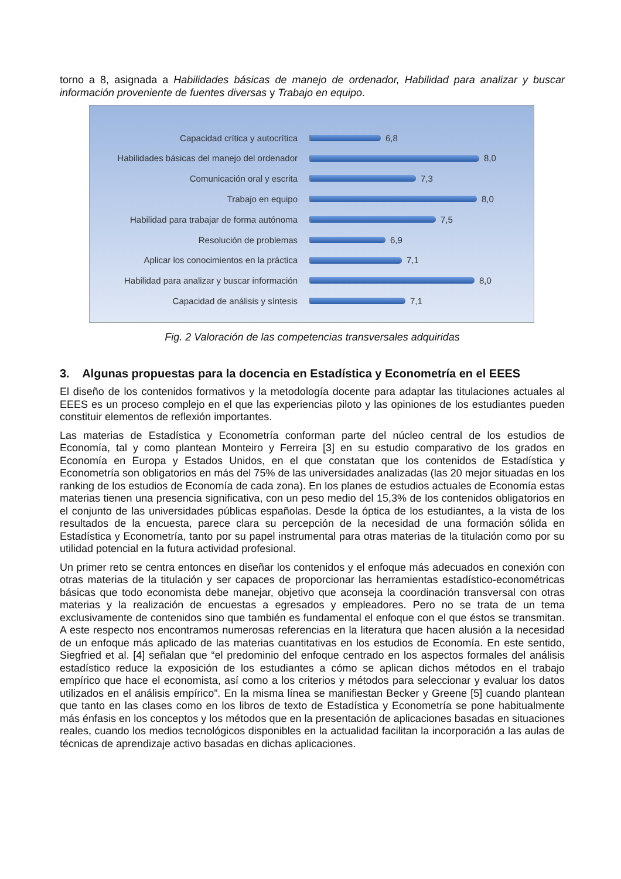torno a 8, asignada a Habilidades básicas de manejo de ordenador, Habilidad para analizar y buscar información proveniente de fuentes diversas y Trabajo en equipo.
Capacidad crítica y autocrítica 6,8
Habilidades básicas del manejo del ordenador 8,0
Comunicación oral y escrita 7,3
Trabajo en equipo 8,0
Habilidad para trabajar de forma autónoma 7,5
Resolución de problemas 6,9
Aplicar los conocimientos en la práctica 7,1
Habilidad para analizar y buscar información 8,0
Capacidad de análisis y síntesis 7,1
Fig. 2 Valoración de las competencias transversales adquiridas
3. Algunas propuestas para la docencia en Estadística y Econometría en el EEES
El diseño de los contenidos formativos y la metodología docente para adaptar las titulaciones actuales al EEES es un proceso complejo en el que las experiencias piloto y las opiniones de los estudiantes pueden constituir elementos de reflexión importantes.
Las materias de Estadística y Econometría conforman parte del núcleo central de los estudios de Economía, tal y como plantean Monteiro y Ferreira [3] en su estudio comparativo de los grados en Economía en Europa y Estados Unidos, en el que constatan que los contenidos de Estadística y Econometría son obligatorios en más del 75% de las universidades analizadas (las 20 mejor situadas en los ranking de los estudios de Economía de cada zona). En los planes de estudios actuales de Economía estas materias tienen una presencia significativa, con un peso medio del 15,3% de los contenidos obligatorios en el conjunto de las universidades públicas españolas. Desde la óptica de los estudiantes, a la vista de los resultados de la encuesta, parece clara su percepción de la necesidad de una formación sólida en Estadística y Econometría, tanto por su papel instrumental para otras materias de la titulación como por su utilidad potencial en la futura actividad profesional.
Un primer reto se centra entonces en diseñar los contenidos y el enfoque más adecuados en conexión con otras materias de la titulación y ser capaces de proporcionar las herramientas estadístico-econométricas básicas que todo economista debe manejar, objetivo que aconseja la coordinación transversal con otras materias y la realización de encuestas a egresados y empleadores. Pero no se trata de un tema exclusivamente de contenidos sino que también es fundamental el enfoque con el que éstos se transmitan. A este respecto nos encontramos numerosas referencias en la literatura que hacen alusión a la necesidad de un enfoque más aplicado de las materias cuantitativas en los estudios de Economía. En este sentido, Siegfried et al. [4] señalan que “el predominio del enfoque centrado en los aspectos formales del análisis estadístico reduce la exposición de los estudiantes a cómo se aplican dichos métodos en el trabajo empírico que hace el economista, así como a los criterios y métodos para seleccionar y evaluar los datos utilizados en el análisis empírico”. En la misma línea se manifiestan Becker y Greene [5] cuando plantean que tanto en las clases como en los libros de texto de Estadística y Econometría se pone habitualmente más énfasis en los conceptos y los métodos que en la presentación de aplicaciones basadas en situaciones reales, cuando los medios tecnológicos disponibles en la actualidad facilitan la incorporación a las aulas de técnicas de aprendizaje activo basadas en dichas aplicaciones.